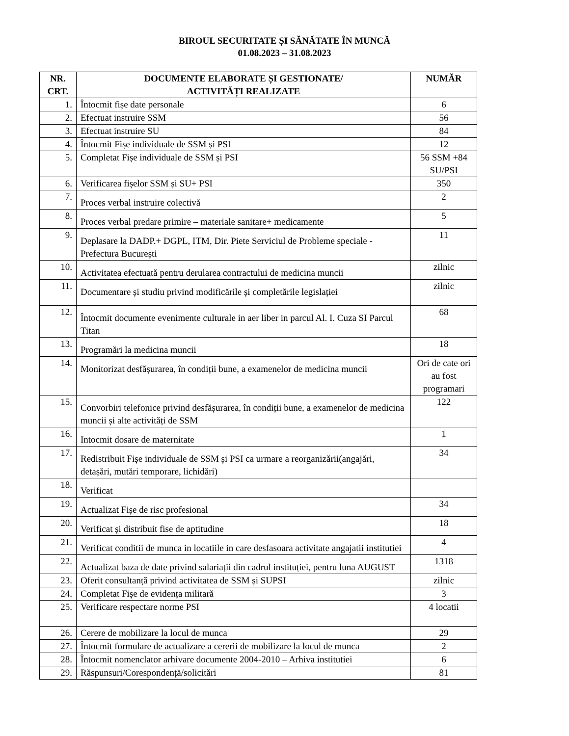BIROUL SECURITATE ȘI SĂNĂTATE ÎN MUNCĂ
01.08.2023 – 31.08.2023
| NR. CRT. | DOCUMENTE ELABORATE ȘI GESTIONATE/ ACTIVITĂȚI REALIZATE | NUMĂR |
| --- | --- | --- |
| 1. | Întocmit fișe date personale | 6 |
| 2. | Efectuat instruire SSM | 56 |
| 3. | Efectuat instruire SU | 84 |
| 4. | Întocmit Fișe individuale de SSM și PSI | 12 |
| 5. | Completat Fișe individuale de SSM și PSI | 56 SSM +84 SU/PSI |
| 6. | Verificarea fișelor SSM și SU+ PSI | 350 |
| 7. | Proces verbal instruire colectivă | 2 |
| 8. | Proces verbal predare primire – materiale sanitare+ medicamente | 5 |
| 9. | Deplasare la DADP.+ DGPL, ITM, Dir. Piete Serviciul de Probleme speciale -Prefectura București | 11 |
| 10. | Activitatea efectuată pentru derularea contractului de medicina muncii | zilnic |
| 11. | Documentare și studiu privind modificările și completările legislației | zilnic |
| 12. | Întocmit documente evenimente culturale in aer liber in parcul Al. I. Cuza SI Parcul Titan | 68 |
| 13. | Programări la medicina muncii | 18 |
| 14. | Monitorizat desfășurarea, în condiții bune, a examenelor de medicina muncii | Ori de cate ori au fost programari |
| 15. | Convorbiri telefonice privind desfășurarea, în condiții bune, a examenelor de medicina muncii și alte activități de SSM | 122 |
| 16. | Intocmit dosare de maternitate | 1 |
| 17. | Redistribuit Fișe individuale de SSM și PSI ca urmare a reorganizării(angajări, detașări, mutări temporare, lichidări) | 34 |
| 18. | Verificat | |
| 19. | Actualizat Fișe de risc profesional | 34 |
| 20. | Verificat și distribuit fise de aptitudine | 18 |
| 21. | Verificat conditii de munca in locatiile in care desfasoara activitate angajatii institutiei | 4 |
| 22. | Actualizat baza de date privind salariații din cadrul instituției, pentru luna AUGUST | 1318 |
| 23. | Oferit consultanță privind activitatea de SSM și SUPSI | zilnic |
| 24. | Completat Fișe de evidența militară | 3 |
| 25. | Verificare respectare norme PSI | 4 locatii |
| 26. | Cerere de mobilizare la locul de munca | 29 |
| 27. | Întocmit formulare de actualizare a cererii de mobilizare la locul de munca | 2 |
| 28. | Întocmit nomenclator arhivare documente 2004-2010 – Arhiva institutiei | 6 |
| 29. | Răspunsuri/Corespondență/solicitări | 81 |